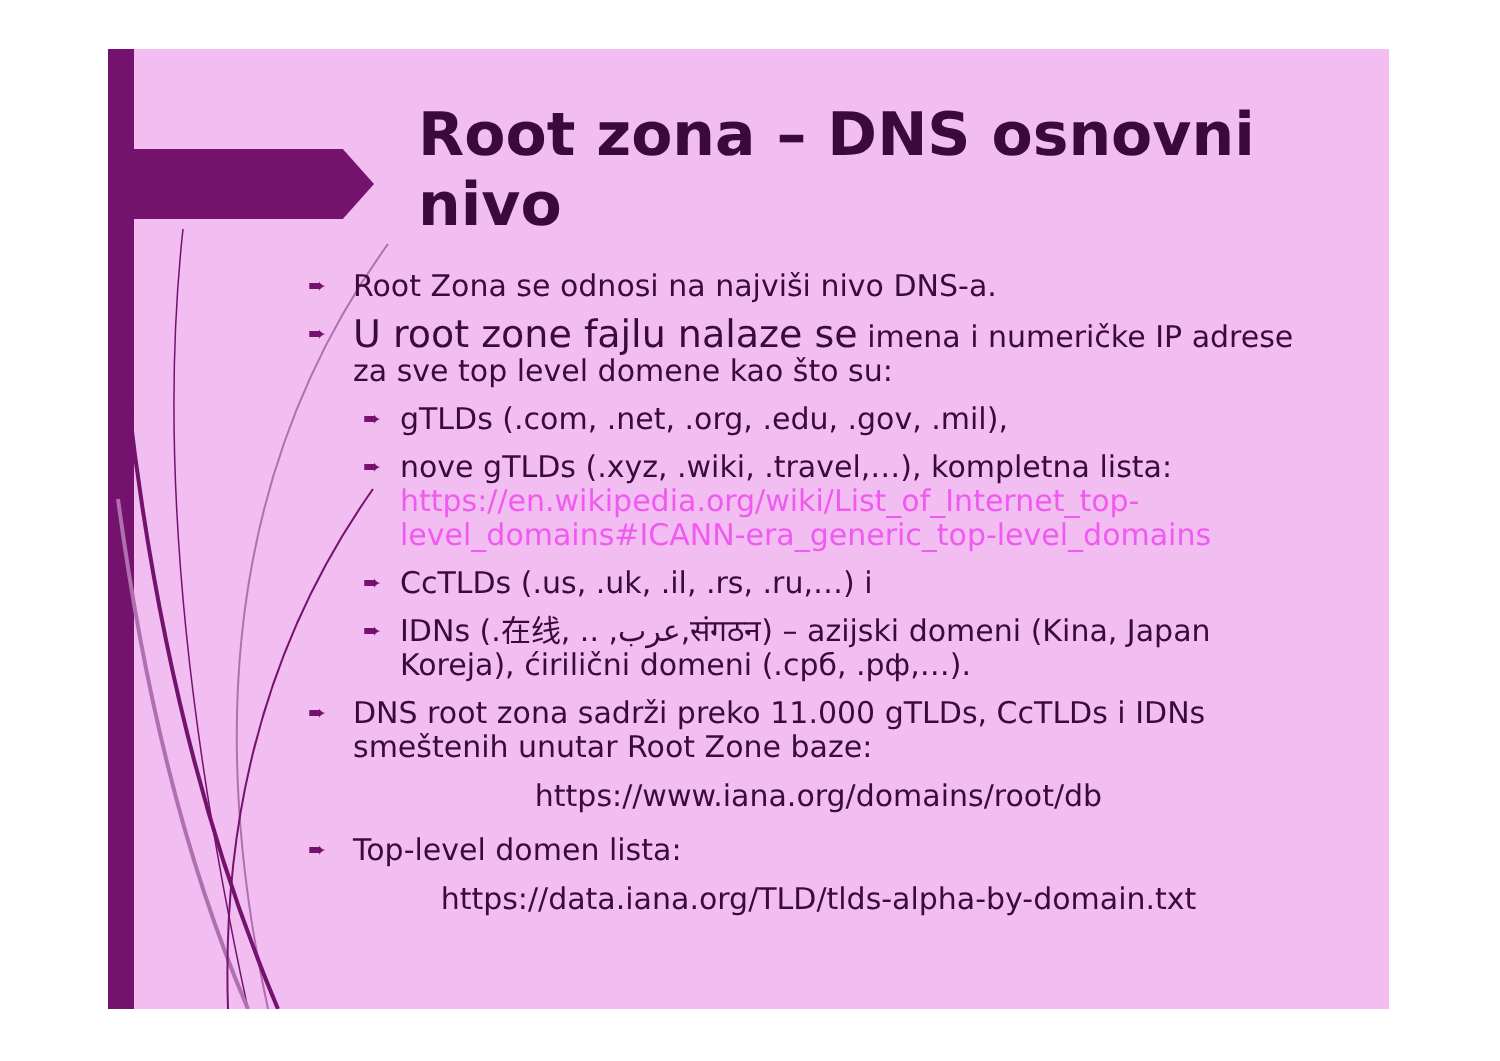Root zona – DNS osnovni nivo
➨ Root Zona se odnosi na najviši nivo DNS-a.
➨ U root zone fajlu nalaze se imena i numeričke IP adrese za sve top level domene kao što su:
➨ gTLDs (.com, .net, .org, .edu, .gov, .mil),
➨ nove gTLDs (.xyz, .wiki, .travel,…), kompletna lista: https://en.wikipedia.org/wiki/List_of_Internet_top-level_domains#ICANN-era_generic_top-level_domains
➨ CcTLDs (.us, .uk, .il, .rs, .ru,…) i
➨ IDNs (.在线, .. ,عرب,संगठन) – azijski domeni (Kina, Japan Koreja), ćirilični domeni (.срб, .рф,…).
➨ DNS root zona sadrži preko 11.000 gTLDs, CcTLDs i IDNs smeštenih unutar Root Zone baze:
https://www.iana.org/domains/root/db
➨ Top-level domen lista:
https://data.iana.org/TLD/tlds-alpha-by-domain.txt